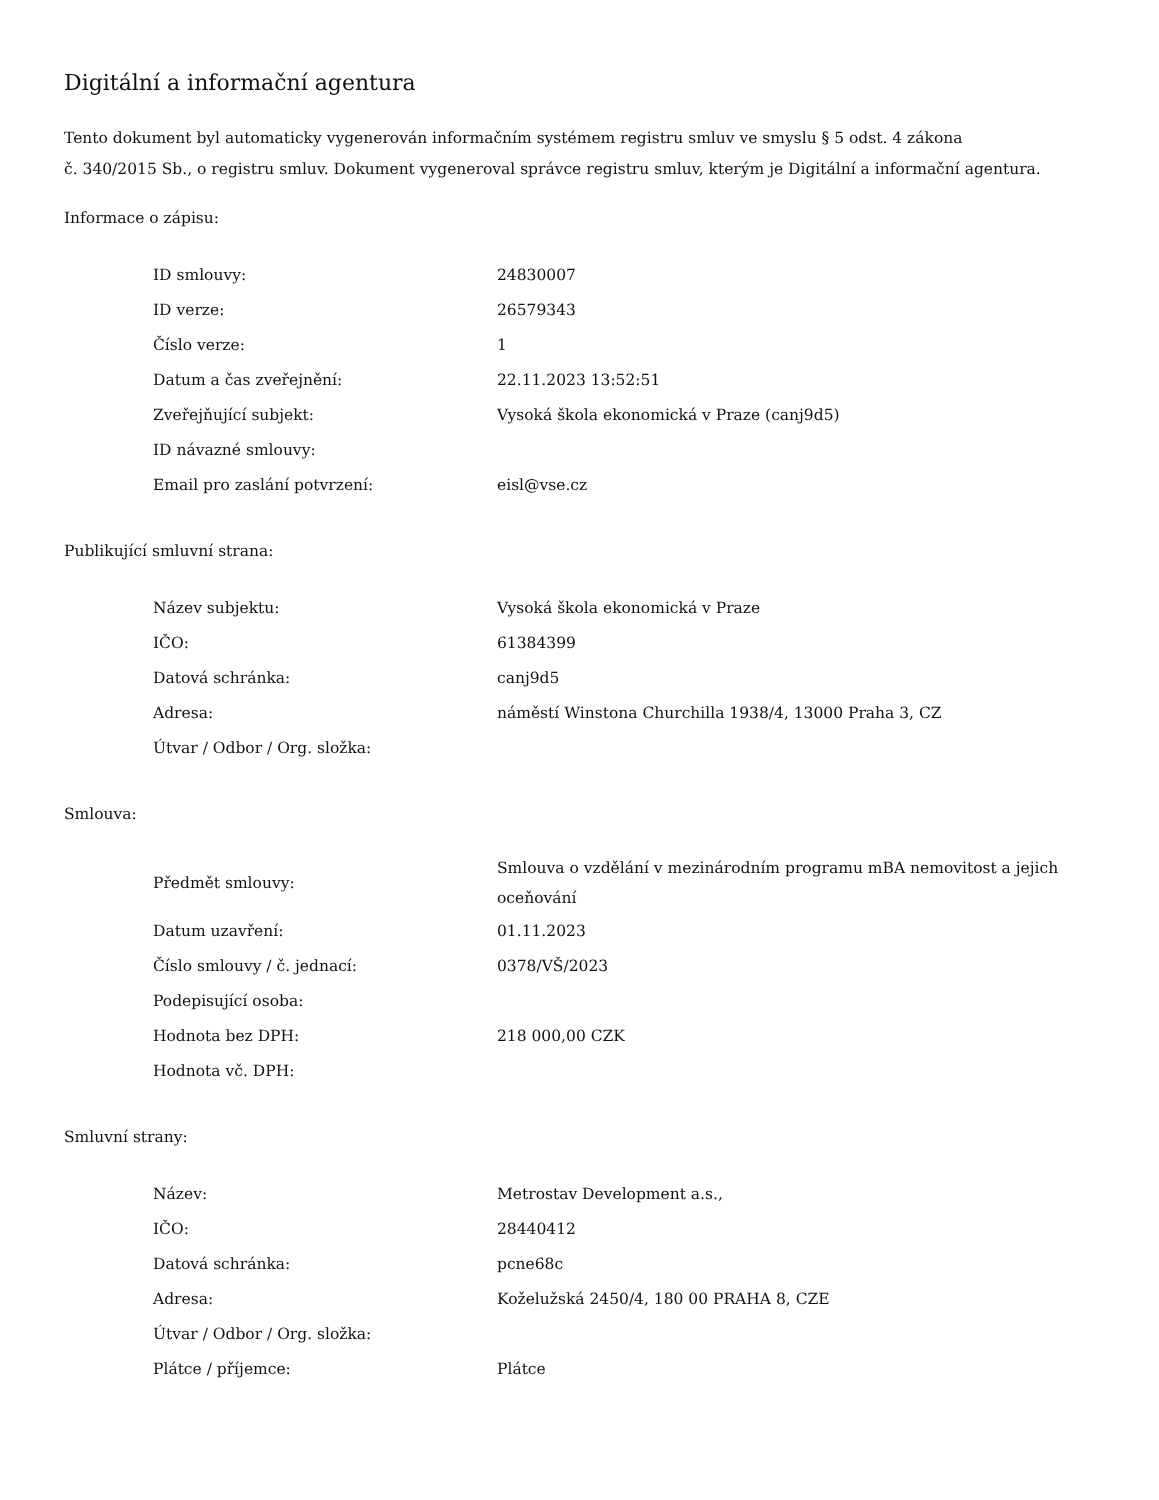Digitální a informační agentura
Tento dokument byl automaticky vygenerován informačním systémem registru smluv ve smyslu § 5 odst. 4 zákona
č. 340/2015 Sb., o registru smluv. Dokument vygeneroval správce registru smluv, kterým je Digitální a informační agentura.
Informace o zápisu:
| ID smlouvy: | 24830007 |
| ID verze: | 26579343 |
| Číslo verze: | 1 |
| Datum a čas zveřejnění: | 22.11.2023 13:52:51 |
| Zveřejňující subjekt: | Vysoká škola ekonomická v Praze (canj9d5) |
| ID návazné smlouvy: | |
| Email pro zaslání potvrzení: | eisl@vse.cz |
Publikující smluvní strana:
| Název subjektu: | Vysoká škola ekonomická v Praze |
| IČO: | 61384399 |
| Datová schránka: | canj9d5 |
| Adresa: | náměstí Winstona Churchilla 1938/4, 13000 Praha 3, CZ |
| Útvar / Odbor / Org. složka: | |
Smlouva:
| Předmět smlouvy: | Smlouva o vzdělání v mezinárodním programu mBA nemovitost a jejich oceňování |
| Datum uzavření: | 01.11.2023 |
| Číslo smlouvy / č. jednací: | 0378/VŠ/2023 |
| Podepisující osoba: | |
| Hodnota bez DPH: | 218 000,00 CZK |
| Hodnota vč. DPH: | |
Smluvní strany:
| Název: | Metrostav Development a.s., |
| IČO: | 28440412 |
| Datová schránka: | pcne68c |
| Adresa: | Koželužská 2450/4, 180 00 PRAHA 8, CZE |
| Útvar / Odbor / Org. složka: | |
| Plátce / příjemce: | Plátce |